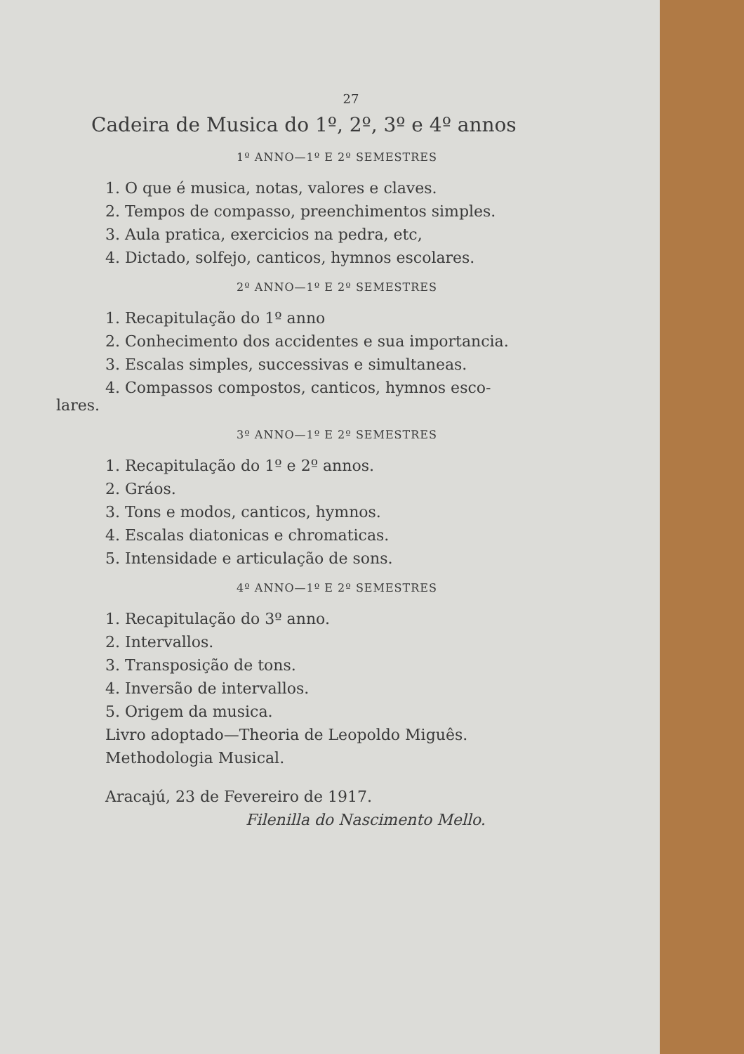27
Cadeira de Musica do 1º, 2º, 3º e 4º annos
1º ANNO—1º E 2º SEMESTRES
1. O que é musica, notas, valores e claves.
2. Tempos de compasso, preenchimentos simples.
3. Aula pratica, exercicios na pedra, etc,
4. Dictado, solfejo, canticos, hymnos escolares.
2º ANNO—1º E 2º SEMESTRES
1. Recapitulação do 1º anno
2. Conhecimento dos accidentes e sua importancia.
3. Escalas simples, successivas e simultaneas.
4. Compassos compostos, canticos, hymnos esco-
lares.
3º ANNO—1º E 2º SEMESTRES
1. Recapitulação do 1º e 2º annos.
2. Gráos.
3. Tons e modos, canticos, hymnos.
4. Escalas diatonicas e chromaticas.
5. Intensidade e articulação de sons.
4º ANNO—1º E 2º SEMESTRES
1. Recapitulação do 3º anno.
2. Intervallos.
3. Transposição de tons.
4. Inversão de intervallos.
5. Origem da musica.
Livro adoptado—Theoria de Leopoldo Miguês.
Methodologia Musical.
Aracajú, 23 de Fevereiro de 1917.
Filenilla do Nascimento Mello.